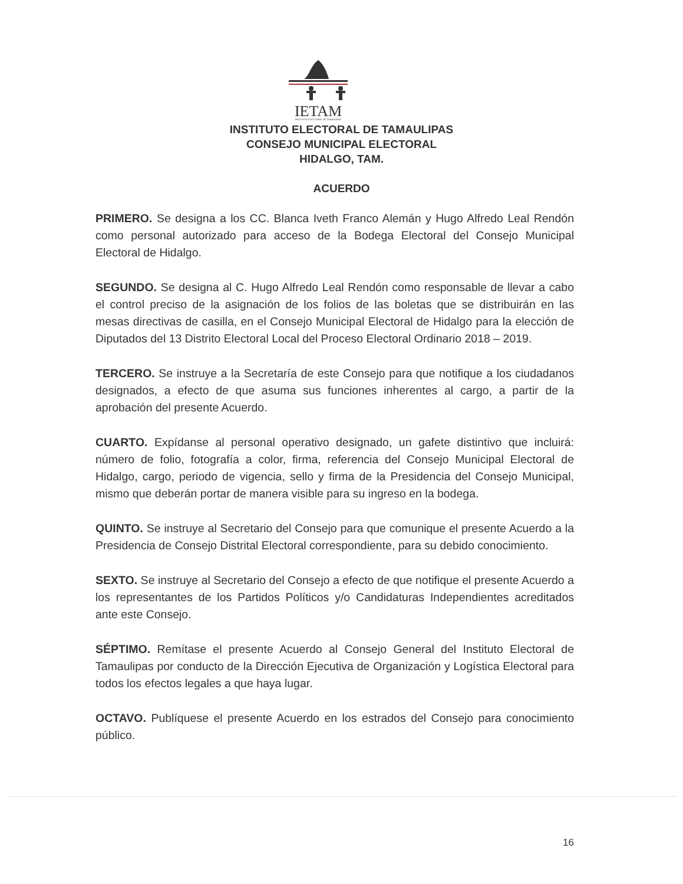IETAM
INSTITUTO ELECTORAL DE TAMAULIPAS
INSTITUTO ELECTORAL DE TAMAULIPAS
CONSEJO MUNICIPAL ELECTORAL
HIDALGO, TAM.
ACUERDO
PRIMERO. Se designa a los CC. Blanca Iveth Franco Alemán y Hugo Alfredo Leal Rendón como personal autorizado para acceso de la Bodega Electoral del Consejo Municipal Electoral de Hidalgo.
SEGUNDO. Se designa al C. Hugo Alfredo Leal Rendón como responsable de llevar a cabo el control preciso de la asignación de los folios de las boletas que se distribuirán en las mesas directivas de casilla, en el Consejo Municipal Electoral de Hidalgo para la elección de Diputados del 13 Distrito Electoral Local del Proceso Electoral Ordinario 2018 – 2019.
TERCERO. Se instruye a la Secretaría de este Consejo para que notifique a los ciudadanos designados, a efecto de que asuma sus funciones inherentes al cargo, a partir de la aprobación del presente Acuerdo.
CUARTO. Expídanse al personal operativo designado, un gafete distintivo que incluirá: número de folio, fotografía a color, firma, referencia del Consejo Municipal Electoral de Hidalgo, cargo, periodo de vigencia, sello y firma de la Presidencia del Consejo Municipal, mismo que deberán portar de manera visible para su ingreso en la bodega.
QUINTO. Se instruye al Secretario del Consejo para que comunique el presente Acuerdo a la Presidencia de Consejo Distrital Electoral correspondiente, para su debido conocimiento.
SEXTO. Se instruye al Secretario del Consejo a efecto de que notifique el presente Acuerdo a los representantes de los Partidos Políticos y/o Candidaturas Independientes acreditados ante este Consejo.
SÉPTIMO. Remítase el presente Acuerdo al Consejo General del Instituto Electoral de Tamaulipas por conducto de la Dirección Ejecutiva de Organización y Logística Electoral para todos los efectos legales a que haya lugar.
OCTAVO. Publíquese el presente Acuerdo en los estrados del Consejo para conocimiento público.
16